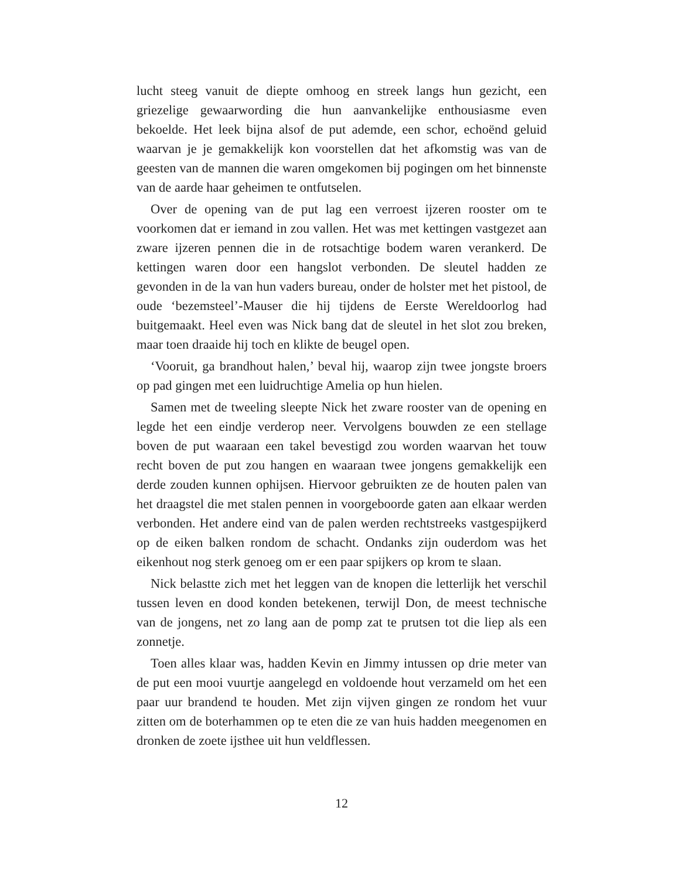lucht steeg vanuit de diepte omhoog en streek langs hun gezicht, een griezelige gewaarwording die hun aanvankelijke enthousiasme even bekoelde. Het leek bijna alsof de put ademde, een schor, echoënd geluid waarvan je je gemakkelijk kon voorstellen dat het afkomstig was van de geesten van de mannen die waren omgekomen bij pogingen om het binnenste van de aarde haar geheimen te ontfutselen.
Over de opening van de put lag een verroest ijzeren rooster om te voorkomen dat er iemand in zou vallen. Het was met kettingen vastgezet aan zware ijzeren pennen die in de rotsachtige bodem waren verankerd. De kettingen waren door een hangslot verbonden. De sleutel hadden ze gevonden in de la van hun vaders bureau, onder de holster met het pistool, de oude ‘bezemsteel’-Mauser die hij tijdens de Eerste Wereldoorlog had buitgemaakt. Heel even was Nick bang dat de sleutel in het slot zou breken, maar toen draaide hij toch en klikte de beugel open.
‘Vooruit, ga brandhout halen,’ beval hij, waarop zijn twee jongste broers op pad gingen met een luidruchtige Amelia op hun hielen.
Samen met de tweeling sleepte Nick het zware rooster van de opening en legde het een eindje verderop neer. Vervolgens bouwden ze een stellage boven de put waaraan een takel bevestigd zou worden waarvan het touw recht boven de put zou hangen en waaraan twee jongens gemakkelijk een derde zouden kunnen ophijsen. Hiervoor gebruikten ze de houten palen van het draagstel die met stalen pennen in voorgeboorde gaten aan elkaar werden verbonden. Het andere eind van de palen werden rechtstreeks vastgespijkerd op de eiken balken rondom de schacht. Ondanks zijn ouderdom was het eikenhout nog sterk genoeg om er een paar spijkers op krom te slaan.
Nick belastte zich met het leggen van de knopen die letterlijk het verschil tussen leven en dood konden betekenen, terwijl Don, de meest technische van de jongens, net zo lang aan de pomp zat te prutsen tot die liep als een zonnetje.
Toen alles klaar was, hadden Kevin en Jimmy intussen op drie meter van de put een mooi vuurtje aangelegd en voldoende hout verzameld om het een paar uur brandend te houden. Met zijn vijven gingen ze rondom het vuur zitten om de boterhammen op te eten die ze van huis hadden meegenomen en dronken de zoete ijsthee uit hun veldflessen.
12